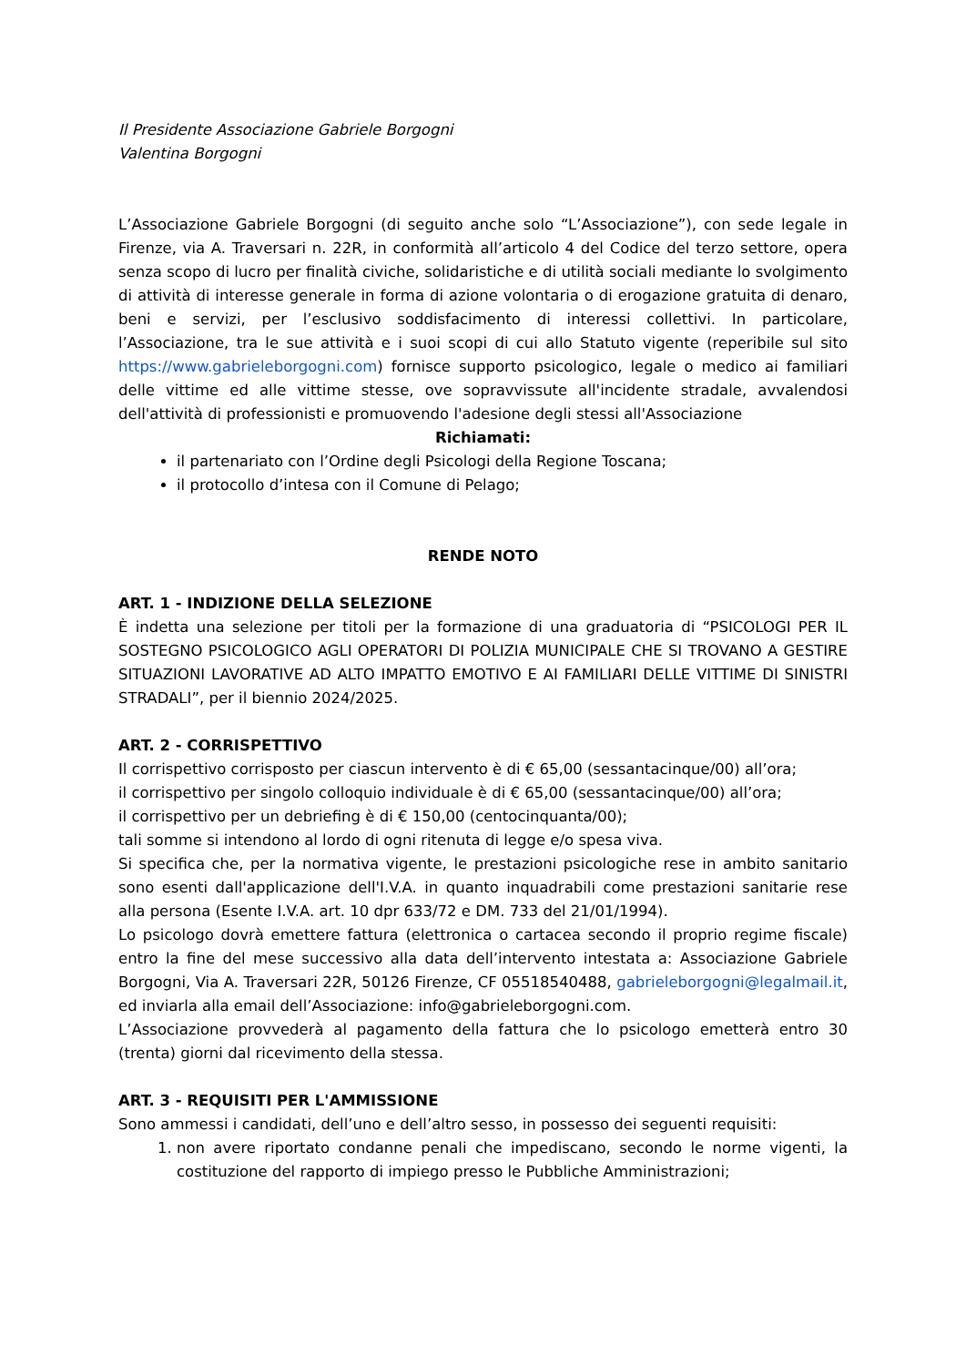Il Presidente Associazione Gabriele Borgogni
Valentina Borgogni
L’Associazione Gabriele Borgogni (di seguito anche solo “L’Associazione”), con sede legale in Firenze, via A. Traversari n. 22R, in conformità all’articolo 4 del Codice del terzo settore, opera senza scopo di lucro per finalità civiche, solidaristiche e di utilità sociali mediante lo svolgimento di attività di interesse generale in forma di azione volontaria o di erogazione gratuita di denaro, beni e servizi, per l’esclusivo soddisfacimento di interessi collettivi. In particolare, l’Associazione, tra le sue attività e i suoi scopi di cui allo Statuto vigente (reperibile sul sito https://www.gabrieleborgogni.com) fornisce supporto psicologico, legale o medico ai familiari delle vittime ed alle vittime stesse, ove sopravvissute all'incidente stradale, avvalendosi dell'attività di professionisti e promuovendo l'adesione degli stessi all'Associazione
Richiamati:
il partenariato con l’Ordine degli Psicologi della Regione Toscana;
il protocollo d’intesa con il Comune di Pelago;
RENDE NOTO
ART. 1 - INDIZIONE DELLA SELEZIONE
È indetta una selezione per titoli per la formazione di una graduatoria di “PSICOLOGI PER IL SOSTEGNO PSICOLOGICO AGLI OPERATORI DI POLIZIA MUNICIPALE CHE SI TROVANO A GESTIRE SITUAZIONI LAVORATIVE AD ALTO IMPATTO EMOTIVO E AI FAMILIARI DELLE VITTIME DI SINISTRI STRADALI”, per il biennio 2024/2025.
ART. 2 - CORRISPETTIVO
Il corrispettivo corrisposto per ciascun intervento è di € 65,00 (sessantacinque/00) all’ora;
il corrispettivo per singolo colloquio individuale è di € 65,00 (sessantacinque/00) all’ora;
il corrispettivo per un debriefing è di € 150,00 (centocinquanta/00);
tali somme si intendono al lordo di ogni ritenuta di legge e/o spesa viva.
Si specifica che, per la normativa vigente, le prestazioni psicologiche rese in ambito sanitario sono esenti dall'applicazione dell'I.V.A. in quanto inquadrabili come prestazioni sanitarie rese alla persona (Esente I.V.A. art. 10 dpr 633/72 e DM. 733 del 21/01/1994).
Lo psicologo dovrà emettere fattura (elettronica o cartacea secondo il proprio regime fiscale) entro la fine del mese successivo alla data dell’intervento intestata a: Associazione Gabriele Borgogni, Via A. Traversari 22R, 50126 Firenze, CF 05518540488, gabrieleborgogni@legalmail.it, ed inviarla alla email dell’Associazione: info@gabrieleborgogni.com.
L’Associazione provvederà al pagamento della fattura che lo psicologo emetterà entro 30 (trenta) giorni dal ricevimento della stessa.
ART. 3 - REQUISITI PER L'AMMISSIONE
Sono ammessi i candidati, dell’uno e dell’altro sesso, in possesso dei seguenti requisiti:
1. non avere riportato condanne penali che impediscano, secondo le norme vigenti, la costituzione del rapporto di impiego presso le Pubbliche Amministrazioni;